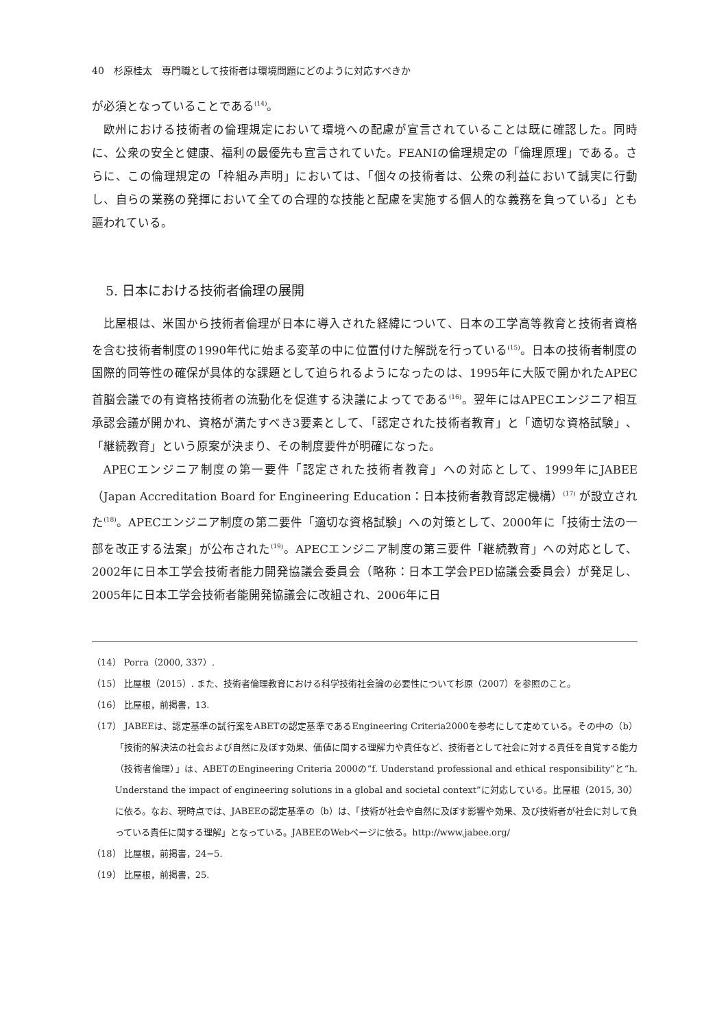40　杉原桂太　専門職として技術者は環境問題にどのように対応すべきか
が必須となっていることである<sup>(14)</sup>。
欧州における技術者の倫理規定において環境への配慮が宣言されていることは既に確認した。同時に、公衆の安全と健康、福利の最優先も宣言されていた。FEANIの倫理規定の「倫理原理」である。さらに、この倫理規定の「枠組み声明」においては、「個々の技術者は、公衆の利益において誠実に行動し、自らの業務の発揮において全ての合理的な技能と配慮を実施する個人的な義務を負っている」とも謳われている。
5. 日本における技術者倫理の展開
比屋根は、米国から技術者倫理が日本に導入された経緯について、日本の工学高等教育と技術者資格を含む技術者制度の1990年代に始まる変革の中に位置付けた解説を行っている<sup>(15)</sup>。日本の技術者制度の国際的同等性の確保が具体的な課題として迫られるようになったのは、1995年に大阪で開かれたAPEC首脳会議での有資格技術者の流動化を促進する決議によってである<sup>(16)</sup>。翌年にはAPECエンジニア相互承認会議が開かれ、資格が満たすべき3要素として、「認定された技術者教育」と「適切な資格試験」、「継続教育」という原案が決まり、その制度要件が明確になった。
APECエンジニア制度の第一要件「認定された技術者教育」への対応として、1999年にJABEE（Japan Accreditation Board for Engineering Education：日本技術者教育認定機構）<sup>(17)</sup> が設立された<sup>(18)</sup>。APECエンジニア制度の第二要件「適切な資格試験」への対策として、2000年に「技術士法の一部を改正する法案」が公布された<sup>(19)</sup>。APECエンジニア制度の第三要件「継続教育」への対応として、2002年に日本工学会技術者能力開発協議会委員会（略称：日本工学会PED協議会委員会）が発足し、2005年に日本工学会技術者能開発協議会に改組され、2006年に日
（14） Porra（2000, 337）.
（15） 比屋根（2015）. また、技術者倫理教育における科学技術社会論の必要性について杉原（2007）を参照のこと。
（16） 比屋根，前掲書，13.
（17） JABEEは、認定基準の試行案をABETの認定基準であるEngineering Criteria2000を参考にして定めている。その中の（b）「技術的解決法の社会および自然に及ぼす効果、価値に関する理解力や責任など、技術者として社会に対する責任を自覚する能力（技術者倫理）」は、ABETのEngineering Criteria 2000の“f. Understand professional and ethical responsibility”と“h. Understand the impact of engineering solutions in a global and societal context”に対応している。比屋根（2015, 30）に依る。なお、現時点では、JABEEの認定基準の（b）は、「技術が社会や自然に及ぼす影響や効果、及び技術者が社会に対して負っている責任に関する理解」となっている。JABEEのWebページに依る。http://www.jabee.org/
（18） 比屋根，前掲書，24−5.
（19） 比屋根，前掲書，25.